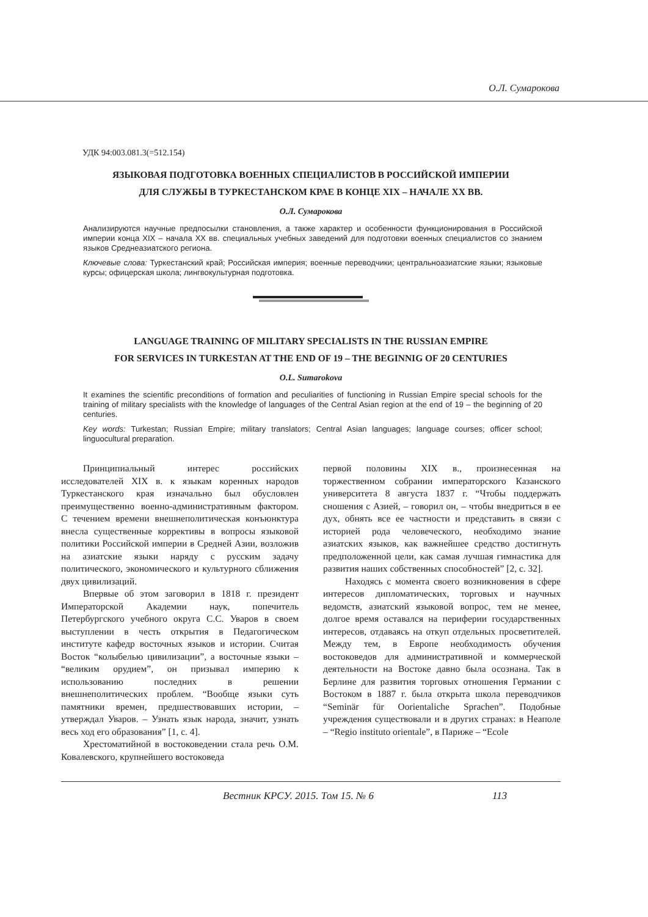О.Л. Сумарокова
УДК 94:003.081.3(=512.154)
ЯЗЫКОВАЯ ПОДГОТОВКА ВОЕННЫХ СПЕЦИАЛИСТОВ В РОССИЙСКОЙ ИМПЕРИИ
ДЛЯ СЛУЖБЫ В ТУРКЕСТАНСКОМ КРАЕ В КОНЦЕ XIX – НАЧАЛЕ XX ВВ.
О.Л. Сумарокова
Анализируются научные предпосылки становления, а также характер и особенности функционирования в Российской империи конца XIX – начала XX вв. специальных учебных заведений для подготовки военных специалистов со знанием языков Среднеазиатского региона.
Ключевые слова: Туркестанский край; Российская империя; военные переводчики; центральноазиатские языки; языковые курсы; офицерская школа; лингвокультурная подготовка.
LANGUAGE TRAINING OF MILITARY SPECIALISTS IN THE RUSSIAN EMPIRE
FOR SERVICES IN TURKESTAN AT THE END OF 19 – THE BEGINNIG OF 20 CENTURIES
O.L. Sumarokova
It examines the scientific preconditions of formation and peculiarities of functioning in Russian Empire special schools for the training of military specialists with the knowledge of languages of the Central Asian region at the end of 19 – the beginning of 20 centuries.
Key words: Turkestan; Russian Empire; military translators; Central Asian languages; language courses; officer school; linguocultural preparation.
Принципиальный интерес российских исследователей XIX в. к языкам коренных народов Туркестанского края изначально был обусловлен преимущественно военно-административным фактором. С течением времени внешнеполитическая конъюнктура внесла существенные коррективы в вопросы языковой политики Российской империи в Средней Азии, возложив на азиатские языки наряду с русским задачу политического, экономического и культурного сближения двух цивилизаций.
Впервые об этом заговорил в 1818 г. президент Императорской Академии наук, попечитель Петербургского учебного округа С.С. Уваров в своем выступлении в честь открытия в Педагогическом институте кафедр восточных языков и истории. Считая Восток “колыбелью цивилизации”, а восточные языки – “великим орудием”, он призывал империю к использованию последних в решении внешнеполитических проблем. “Вообще языки суть памятники времен, предшествовавших истории, – утверждал Уваров. – Узнать язык народа, значит, узнать весь ход его образования” [1, с. 4].
Хрестоматийной в востоковедении стала речь О.М. Ковалевского, крупнейшего востоковеда
первой половины XIX в., произнесенная на торжественном собрании императорского Казанского университета 8 августа 1837 г. “Чтобы поддержать сношения с Азией, – говорил он, – чтобы внедриться в ее дух, обнять все ее частности и представить в связи с историей рода человеческого, необходимо знание азиатских языков, как важнейшее средство достигнуть предположенной цели, как самая лучшая гимнастика для развития наших собственных способностей” [2, с. 32].
Находясь с момента своего возникновения в сфере интересов дипломатических, торговых и научных ведомств, азиатский языковой вопрос, тем не менее, долгое время оставался на периферии государственных интересов, отдаваясь на откуп отдельных просветителей. Между тем, в Европе необходимость обучения востоковедов для административной и коммерческой деятельности на Востоке давно была осознана. Так в Берлине для развития торговых отношения Германии с Востоком в 1887 г. была открыта школа переводчиков “Seminär für Oorientaliche Sprachen”. Подобные учреждения существовали и в других странах: в Неаполе – “Regio instituto orientale”, в Париже – “Ecole
Вестник КРСУ. 2015. Том 15. № 6
113